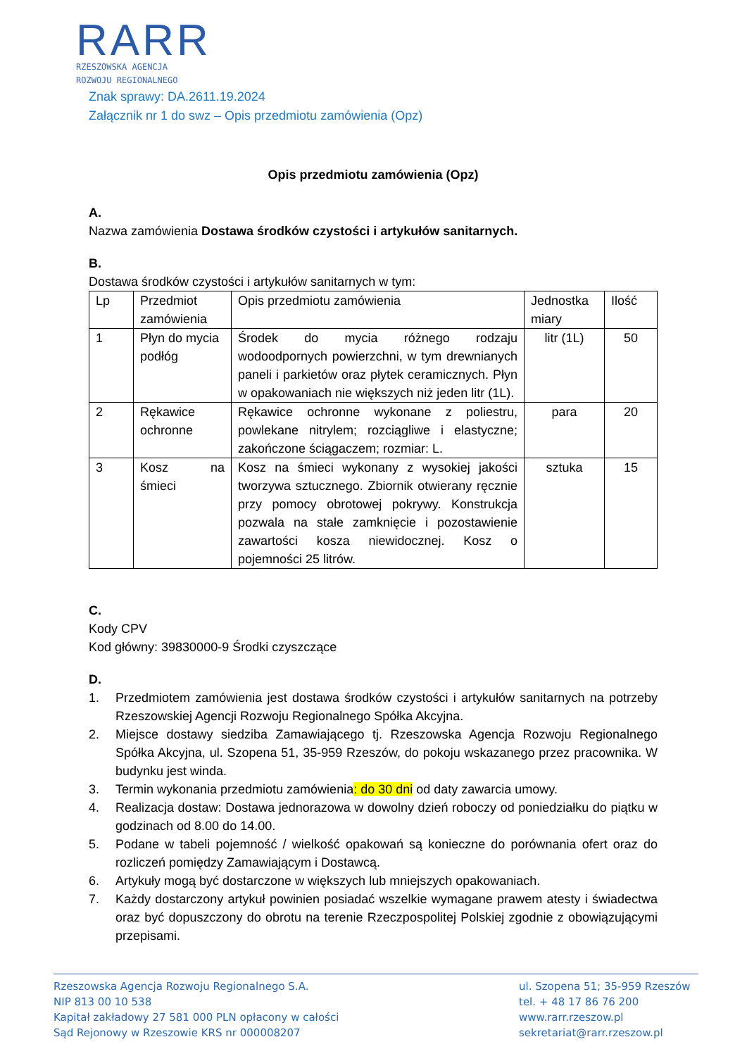RARR
RZESZOWSKA AGENCJA
ROZWOJU REGIONALNEGO
Znak sprawy: DA.2611.19.2024
Załącznik nr 1 do swz – Opis przedmiotu zamówienia (Opz)
Opis przedmiotu zamówienia (Opz)
A.
Nazwa zamówienia Dostawa środków czystości i artykułów sanitarnych.
B.
Dostawa środków czystości i artykułów sanitarnych w tym:
| Lp | Przedmiot zamówienia | Opis przedmiotu zamówienia | Jednostka miary | Ilość |
| --- | --- | --- | --- | --- |
| 1 | Płyn do mycia podłóg | Środek do mycia różnego rodzaju wodoodpornych powierzchni, w tym drewnianych paneli i parkietów oraz płytek ceramicznych. Płyn w opakowaniach nie większych niż jeden litr (1L). | litr (1L) | 50 |
| 2 | Rękawice ochronne | Rękawice ochronne wykonane z poliestru, powlekane nitrylem; rozciągliwe i elastyczne; zakończone ściągaczem; rozmiar: L. | para | 20 |
| 3 | Kosz na śmieci | Kosz na śmieci wykonany z wysokiej jakości tworzywa sztucznego. Zbiornik otwierany ręcznie przy pomocy obrotowej pokrywy. Konstrukcja pozwala na stałe zamknięcie i pozostawienie zawartości kosza niewidocznej. Kosz o pojemności 25 litrów. | sztuka | 15 |
C.
Kody CPV
Kod główny: 39830000-9 Środki czyszczące
D.
1. Przedmiotem zamówienia jest dostawa środków czystości i artykułów sanitarnych na potrzeby Rzeszowskiej Agencji Rozwoju Regionalnego Spółka Akcyjna.
2. Miejsce dostawy siedziba Zamawiającego tj. Rzeszowska Agencja Rozwoju Regionalnego Spółka Akcyjna, ul. Szopena 51, 35-959 Rzeszów, do pokoju wskazanego przez pracownika. W budynku jest winda.
3. Termin wykonania przedmiotu zamówienia: do 30 dni od daty zawarcia umowy.
4. Realizacja dostaw: Dostawa jednorazowa w dowolny dzień roboczy od poniedziałku do piątku w godzinach od 8.00 do 14.00.
5. Podane w tabeli pojemność / wielkość opakowań są konieczne do porównania ofert oraz do rozliczeń pomiędzy Zamawiającym i Dostawcą.
6. Artykuły mogą być dostarczone w większych lub mniejszych opakowaniach.
7. Każdy dostarczony artykuł powinien posiadać wszelkie wymagane prawem atesty i świadectwa oraz być dopuszczony do obrotu na terenie Rzeczpospolitej Polskiej zgodnie z obowiązującymi przepisami.
Rzeszowska Agencja Rozwoju Regionalnego S.A.
NIP 813 00 10 538
Kapitał zakładowy 27 581 000 PLN opłacony w całości
Sąd Rejonowy w Rzeszowie KRS nr 000008207
ul. Szopena 51; 35-959 Rzeszów
tel. + 48 17 86 76 200
www.rarr.rzeszow.pl
sekretariat@rarr.rzeszow.pl